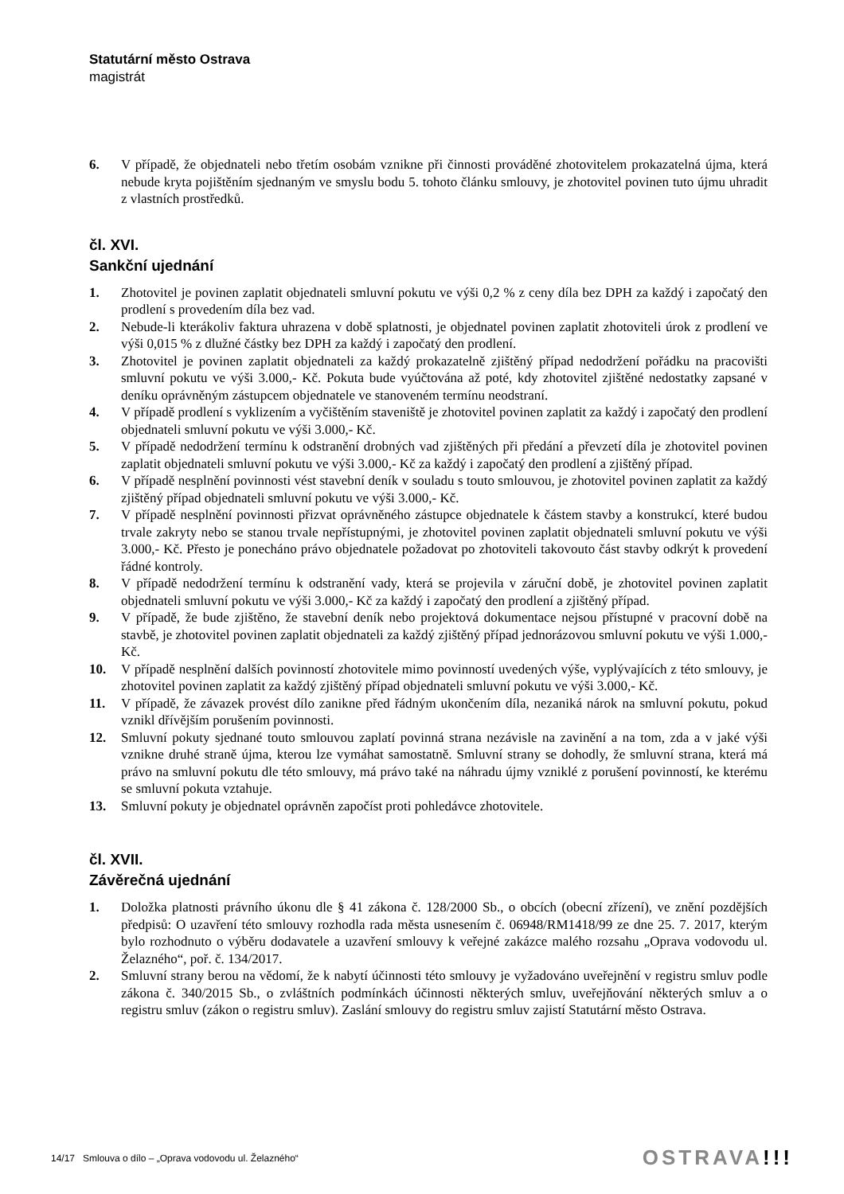Statutární město Ostrava
magistrát
6. V případě, že objednateli nebo třetím osobám vznikne při činnosti prováděné zhotovitelem prokazatelná újma, která nebude kryta pojištěním sjednaným ve smyslu bodu 5. tohoto článku smlouvy, je zhotovitel povinen tuto újmu uhradit z vlastních prostředků.
čl. XVI.
Sankční ujednání
1. Zhotovitel je povinen zaplatit objednateli smluvní pokutu ve výši 0,2 % z ceny díla bez DPH za každý i započatý den prodlení s provedením díla bez vad.
2. Nebude-li kterákoliv faktura uhrazena v době splatnosti, je objednatel povinen zaplatit zhotoviteli úrok z prodlení ve výši 0,015 % z dlužné částky bez DPH za každý i započatý den prodlení.
3. Zhotovitel je povinen zaplatit objednateli za každý prokazatelně zjištěný případ nedodržení pořádku na pracovišti smluvní pokutu ve výši 3.000,- Kč. Pokuta bude vyúčtována až poté, kdy zhotovitel zjištěné nedostatky zapsané v deníku oprávněným zástupcem objednatele ve stanoveném termínu neodstraní.
4. V případě prodlení s vyklizením a vyčištěním staveniště je zhotovitel povinen zaplatit za každý i započatý den prodlení objednateli smluvní pokutu ve výši 3.000,- Kč.
5. V případě nedodržení termínu k odstranění drobných vad zjištěných při předání a převzetí díla je zhotovitel povinen zaplatit objednateli smluvní pokutu ve výši 3.000,- Kč za každý i započatý den prodlení a zjištěný případ.
6. V případě nesplnění povinnosti vést stavební deník v souladu s touto smlouvou, je zhotovitel povinen zaplatit za každý zjištěný případ objednateli smluvní pokutu ve výši 3.000,- Kč.
7. V případě nesplnění povinnosti přizvat oprávněného zástupce objednatele k částem stavby a konstrukcí, které budou trvale zakryty nebo se stanou trvale nepřístupnými, je zhotovitel povinen zaplatit objednateli smluvní pokutu ve výši 3.000,- Kč. Přesto je ponecháno právo objednatele požadovat po zhotoviteli takovouto část stavby odkrýt k provedení řádné kontroly.
8. V případě nedodržení termínu k odstranění vady, která se projevila v záruční době, je zhotovitel povinen zaplatit objednateli smluvní pokutu ve výši 3.000,- Kč za každý i započatý den prodlení a zjištěný případ.
9. V případě, že bude zjištěno, že stavební deník nebo projektová dokumentace nejsou přístupné v pracovní době na stavbě, je zhotovitel povinen zaplatit objednateli za každý zjištěný případ jednorázovou smluvní pokutu ve výši 1.000,- Kč.
10. V případě nesplnění dalších povinností zhotovitele mimo povinností uvedených výše, vyplývajících z této smlouvy, je zhotovitel povinen zaplatit za každý zjištěný případ objednateli smluvní pokutu ve výši 3.000,- Kč.
11. V případě, že závazek provést dílo zanikne před řádným ukončením díla, nezaniká nárok na smluvní pokutu, pokud vznikl dřívějším porušením povinnosti.
12. Smluvní pokuty sjednané touto smlouvou zaplatí povinná strana nezávisle na zavinění a na tom, zda a v jaké výši vznikne druhé straně újma, kterou lze vymáhat samostatně. Smluvní strany se dohodly, že smluvní strana, která má právo na smluvní pokutu dle této smlouvy, má právo také na náhradu újmy vzniklé z porušení povinností, ke kterému se smluvní pokuta vztahuje.
13. Smluvní pokuty je objednatel oprávněn započíst proti pohledávce zhotovitele.
čl. XVII.
Závěrečná ujednání
1. Doložka platnosti právního úkonu dle § 41 zákona č. 128/2000 Sb., o obcích (obecní zřízení), ve znění pozdějších předpisů: O uzavření této smlouvy rozhodla rada města usnesením č. 06948/RM1418/99 ze dne 25. 7. 2017, kterým bylo rozhodnuto o výběru dodavatele a uzavření smlouvy k veřejné zakázce malého rozsahu „Oprava vodovodu ul. Želazného“, poř. č. 134/2017.
2. Smluvní strany berou na vědomí, že k nabytí účinnosti této smlouvy je vyžadováno uveřejnění v registru smluv podle zákona č. 340/2015 Sb., o zvláštních podmínkách účinnosti některých smluv, uveřejňování některých smluv a o registru smluv (zákon o registru smluv). Zaslání smlouvy do registru smluv zajistí Statutární město Ostrava.
14/17 Smlouva o dílo – „Oprava vodovodu ul. Želazného“OSTRAVA!!!